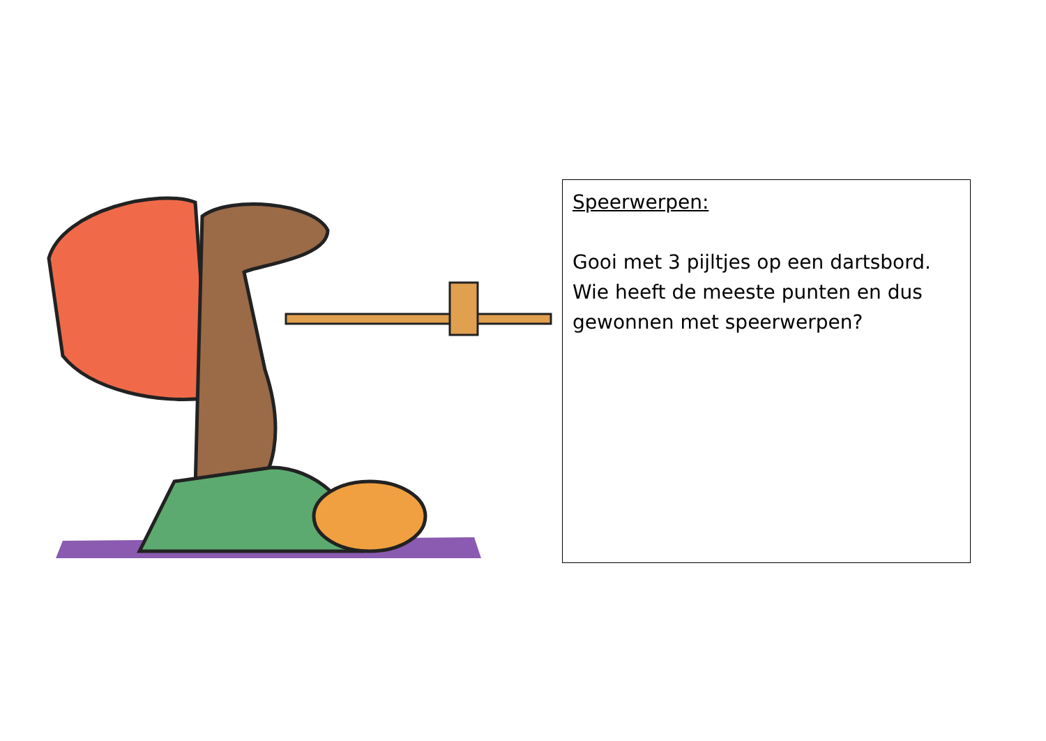Speerwerpen:
Gooi met 3 pijltjes op een dartsbord. Wie heeft de meeste punten en dus gewonnen met speerwerpen?